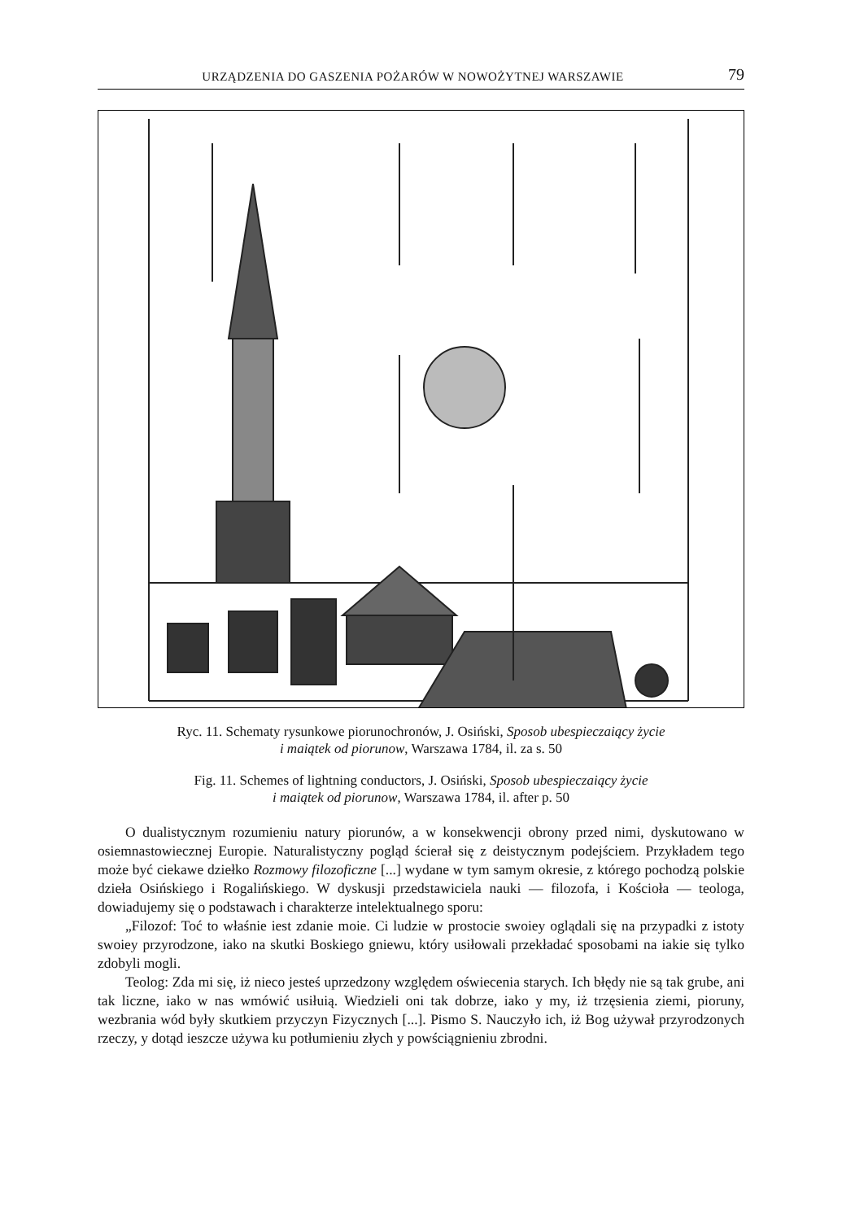URZĄDZENIA DO GASZENIA POŻARÓW W NOWOŻYTNEJ WARSZAWIE 79
Ryc. 11. Schematy rysunkowe piorunochronów, J. Osiński, Sposob ubespieczaiący życie
i maiątek od piorunow, Warszawa 1784, il. za s. 50
Fig. 11. Schemes of lightning conductors, J. Osiński, Sposob ubespieczaiący życie
i maiątek od piorunow, Warszawa 1784, il. after p. 50
O dualistycznym rozumieniu natury piorunów, a w konsekwencji obrony przed nimi, dyskutowano w osiemnastowiecznej Europie. Naturalistyczny pogląd ścierał się z deistycznym podejściem. Przykładem tego może być ciekawe dziełko Rozmowy filozoficzne [...] wydane w tym samym okresie, z którego pochodzą polskie dzieła Osińskiego i Rogalińskiego. W dyskusji przedstawiciela nauki — filozofa, i Kościoła — teologa, dowiadujemy się o podstawach i charakterze intelektualnego sporu:
„Filozof: Toć to właśnie iest zdanie moie. Ci ludzie w prostocie swoiey oglądali się na przypadki z istoty swoiey przyrodzone, iako na skutki Boskiego gniewu, który usiłowali przekładać sposobami na iakie się tylko zdobyli mogli.
Teolog: Zda mi się, iż nieco jesteś uprzedzony względem oświecenia starych. Ich błędy nie są tak grube, ani tak liczne, iako w nas wmówić usiłuią. Wiedzieli oni tak dobrze, iako y my, iż trzęsienia ziemi, pioruny, wezbrania wód były skutkiem przyczyn Fizycznych [...]. Pismo S. Nauczyło ich, iż Bog używał przyrodzonych rzeczy, y dotąd ieszcze używa ku potłumieniu złych y powściągnieniu zbrodni.